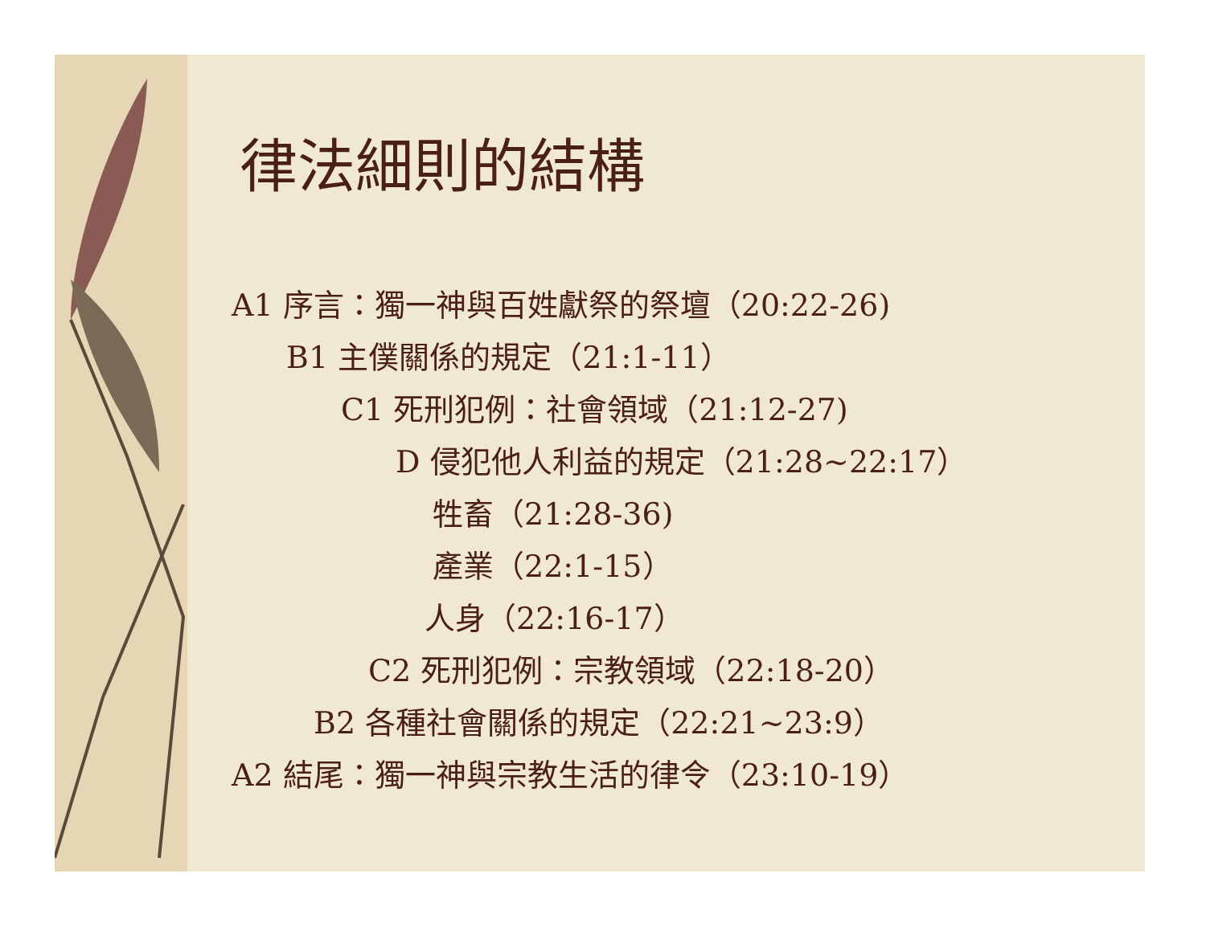律法細則的結構
A1 序言：獨一神與百姓獻祭的祭壇（20:22-26)
B1 主僕關係的規定（21:1-11）
C1 死刑犯例：社會領域（21:12-27)
D 侵犯他人利益的規定（21:28~22:17）
牲畜（21:28-36)
產業（22:1-15）
人身（22:16-17）
C2 死刑犯例：宗教領域（22:18-20）
B2 各種社會關係的規定（22:21~23:9）
A2 結尾：獨一神與宗教生活的律令（23:10-19）